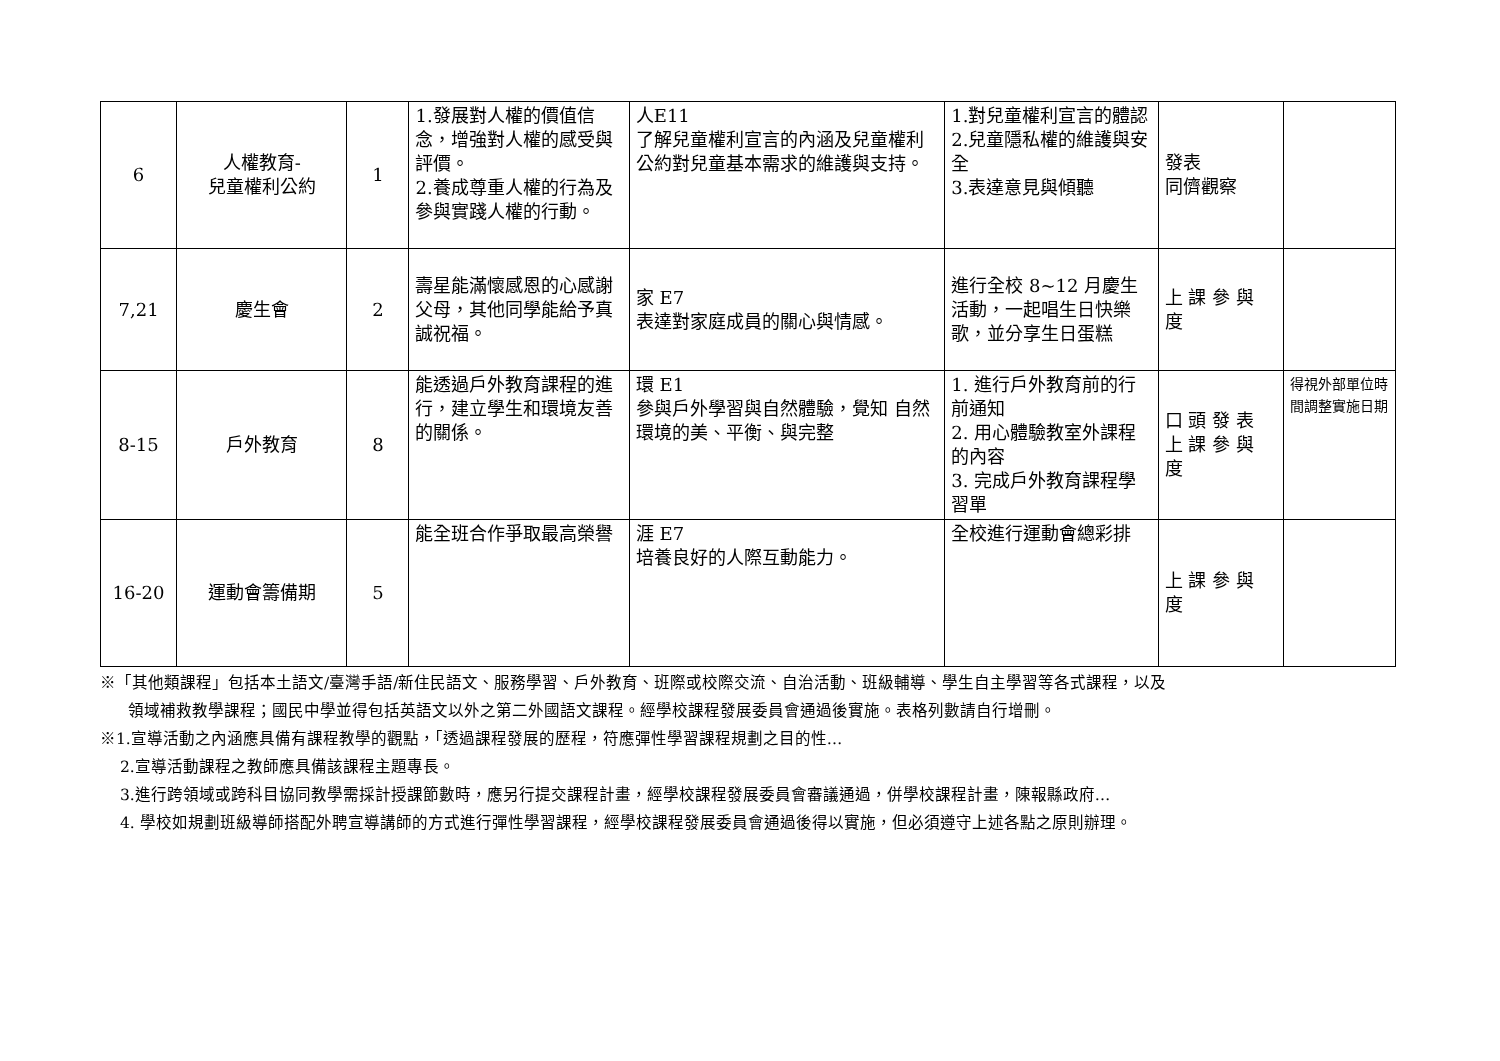| 6 | 人權教育- 兒童權利公約 | 1 | 1.發展對人權的價值信念，增強對人權的感受與評價。 2.養成尊重人權的行為及參與實踐人權的行動。 | 人E11 了解兒童權利宣言的內涵及兒童權利公約對兒童基本需求的維護與支持。 | 1.對兒童權利宣言的體認 2.兒童隱私權的維護與安全 3.表達意見與傾聽 | 發表 同儕觀察 | |
| 7,21 | 慶生會 | 2 | 壽星能滿懷感恩的心感謝父母，其他同學能給予真誠祝福。 | 家 E7 表達對家庭成員的關心與情感。 | 進行全校 8~12 月慶生活動，一起唱生日快樂歌，並分享生日蛋糕 | 上 課 參 與 度 | |
| 8-15 | 戶外教育 | 8 | 能透過戶外教育課程的進行，建立學生和環境友善的關係。 | 環 E1 參與戶外學習與自然體驗，覺知 自然環境的美、平衡、與完整 | 1. 進行戶外教育前的行前通知 2. 用心體驗教室外課程的內容 3. 完成戶外教育課程學習單 | 口 頭 發 表 上 課 參 與 度 | 得視外部單位時間調整實施日期 |
| 16-20 | 運動會籌備期 | 5 | 能全班合作爭取最高榮譽 | 涯 E7 培養良好的人際互動能力。 | 全校進行運動會總彩排 | 上 課 參 與 度 | |
※「其他類課程」包括本土語文/臺灣手語/新住民語文、服務學習、戶外教育、班際或校際交流、自治活動、班級輔導、學生自主學習等各式課程，以及
領域補救教學課程；國民中學並得包括英語文以外之第二外國語文課程。經學校課程發展委員會通過後實施。表格列數請自行增刪。
※1.宣導活動之內涵應具備有課程教學的觀點，「透過課程發展的歷程，符應彈性學習課程規劃之目的性…
2.宣導活動課程之教師應具備該課程主題專長。
3.進行跨領域或跨科目協同教學需採計授課節數時，應另行提交課程計畫，經學校課程發展委員會審議通過，併學校課程計畫，陳報縣政府…
4. 學校如規劃班級導師搭配外聘宣導講師的方式進行彈性學習課程，經學校課程發展委員會通過後得以實施，但必須遵守上述各點之原則辦理。